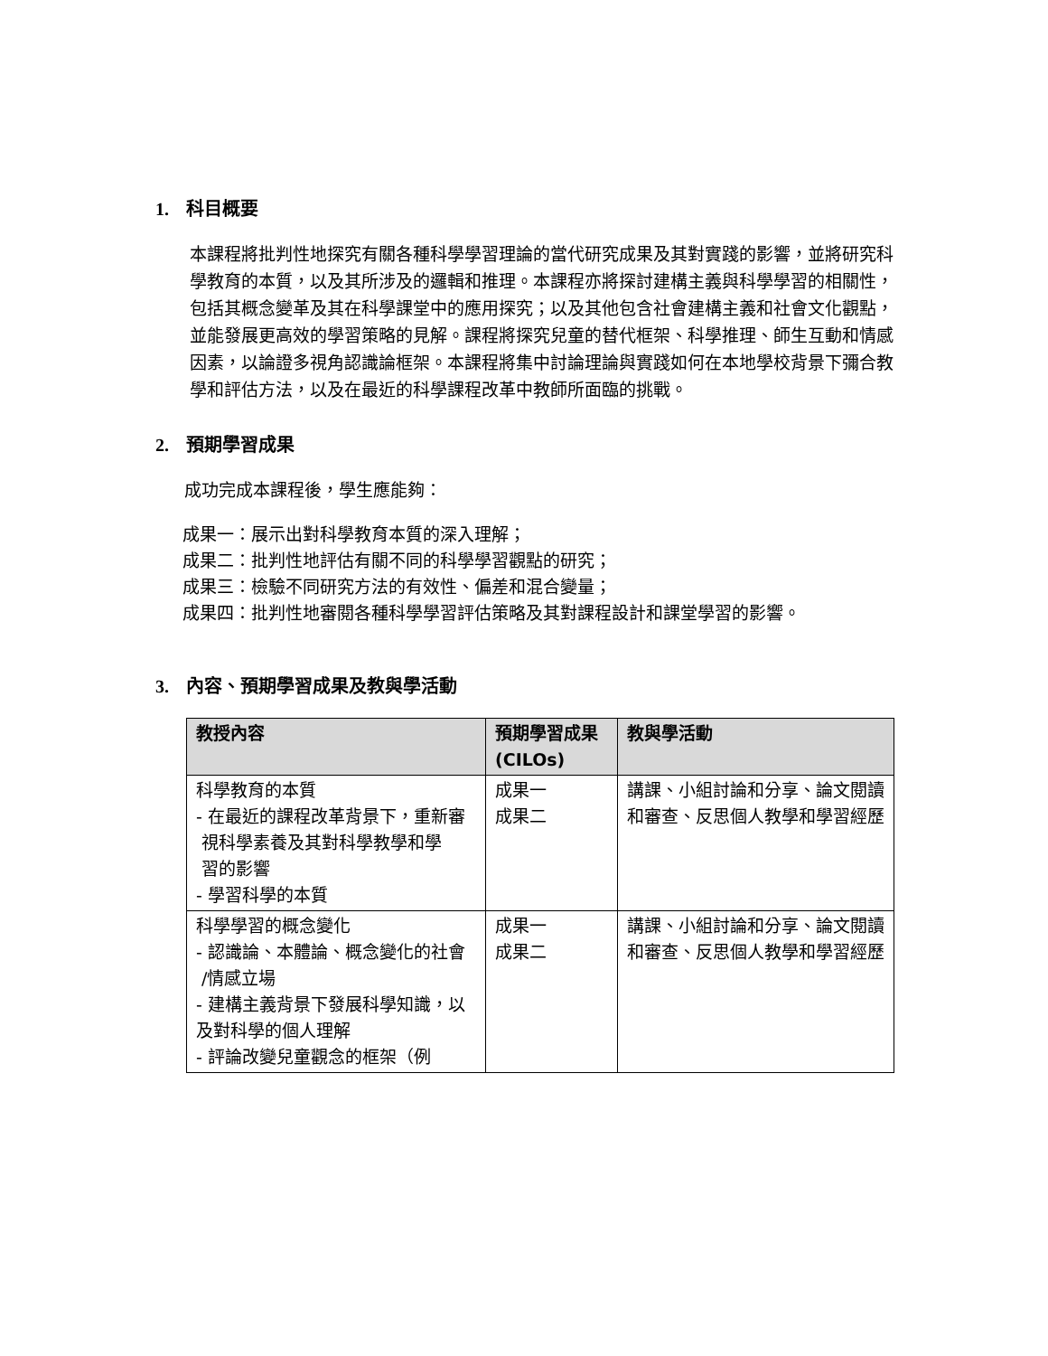1. 科目概要
本課程將批判性地探究有關各種科學學習理論的當代研究成果及其對實踐的影響，並將研究科學教育的本質，以及其所涉及的邏輯和推理。本課程亦將探討建構主義與科學學習的相關性，包括其概念變革及其在科學課堂中的應用探究；以及其他包含社會建構主義和社會文化觀點，並能發展更高效的學習策略的見解。課程將探究兒童的替代框架、科學推理、師生互動和情感因素，以論證多視角認識論框架。本課程將集中討論理論與實踐如何在本地學校背景下彌合教學和評估方法，以及在最近的科學課程改革中教師所面臨的挑戰。
2. 預期學習成果
成功完成本課程後，學生應能夠：
成果一：展示出對科學教育本質的深入理解；
成果二：批判性地評估有關不同的科學學習觀點的研究；
成果三：檢驗不同研究方法的有效性、偏差和混合變量；
成果四：批判性地審閱各種科學學習評估策略及其對課程設計和課堂學習的影響。
3. 內容、預期學習成果及教與學活動
| 教授內容 | 預期學習成果 (CILOs) | 教與學活動 |
| --- | --- | --- |
| 科學教育的本質 - 在最近的課程改革背景下，重新審 視科學素養及其對科學教學和學 習的影響 - 學習科學的本質 | 成果一 成果二 | 講課、小組討論和分享、論文閱讀和審查、反思個人教學和學習經歷 |
| 科學學習的概念變化 - 認識論、本體論、概念變化的社會 /情感立場 - 建構主義背景下發展科學知識，以及對科學的個人理解 - 評論改變兒童觀念的框架（例 | 成果一 成果二 | 講課、小組討論和分享、論文閱讀和審查、反思個人教學和學習經歷 |